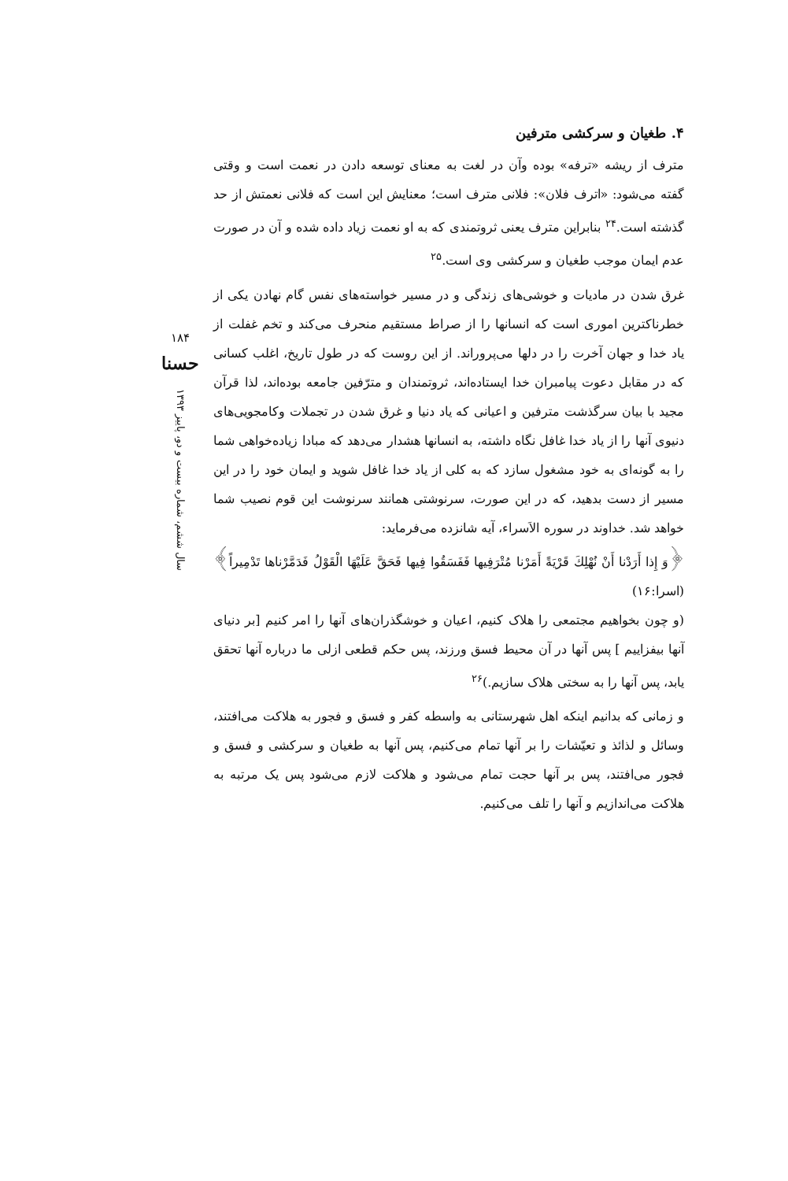۴. طغیان و سرکشی مترفین
مترف از ریشه «ترفه» بوده وآن در لغت به معنای توسعه دادن در نعمت است و وقتی گفته می‌شود: «اترف فلان»: فلانی مترف است؛ معنایش این است که فلانی نعمتش از حد گذشته است.<sup>۲۴</sup> بنابراین مترف یعنی ثروتمندی که به او نعمت زیاد داده شده و آن در صورت عدم ایمان موجب طغیان و سرکشی وی است.<sup>۲۵</sup>
غرق شدن در مادیات و خوشی‌های زندگی و در مسیر خواسته‌های نفس گام نهادن یکی از خطرناکترین اموری است که انسانها را از صراط مستقیم منحرف می‌کند و تخم غفلت از یاد خدا و جهان آخرت را در دلها می‌پروراند. از این روست که در طول تاریخ، اغلب کسانی که در مقابل دعوت پیامبران خدا ایستاده‌اند، ثروتمندان و مترّفین جامعه بوده‌اند، لذا قرآن مجید با بیان سرگذشت مترفین و اعیانی که یاد دنیا و غرق شدن در تجملات وکامجویی‌های دنیوی آنها را از یاد خدا غافل نگاه داشته، به انسانها هشدار می‌دهد که مبادا زیاده‌خواهی شما را به گونه‌ای به خود مشغول سازد که به کلی از یاد خدا غافل شوید و ایمان خود را در این مسیر از دست بدهید، که در این صورت، سرنوشتی همانند سرنوشت این قوم نصیب شما خواهد شد. خداوند در سوره الاَسراء، آیه شانزده می‌فرماید:
﴿وَ إِذا أَرَدْنا أَنْ نُهْلِكَ قَرْيَةً أَمَرْنا مُتْرَفِيها فَفَسَقُوا فِيها فَحَقَّ عَلَيْهَا الْقَوْلُ فَدَمَّرْناها تَدْمِيراً﴾ (اسرا:۱۶)
(و چون بخواهیم مجتمعی را هلاک کنیم، اعیان و خوشگذران‌های آنها را امر کنیم [بر دنیای آنها بیفزاییم ] پس آنها در آن محیط فسق ورزند، پس حکم قطعی ازلی ما درباره آنها تحقق یابد، پس آنها را به سختی هلاک سازیم.)<sup>۲۶</sup>
و زمانی که بدانیم اینکه اهل شهرستانی به واسطه کفر و فسق و فجور به هلاکت می‌افتند، وسائل و لذائذ و تعیّشات را بر آنها تمام می‌کنیم، پس آنها به طغیان و سرکشی و فسق و فجور می‌افتند، پس بر آنها حجت تمام می‌شود و هلاکت لازم می‌شود پس یک مرتبه به هلاکت می‌اندازیم و آنها را تلف می‌کنیم.
۱۸۴
حسنا
سال ششم، شماره بیست و دو، پاییز ۱۳۹۳